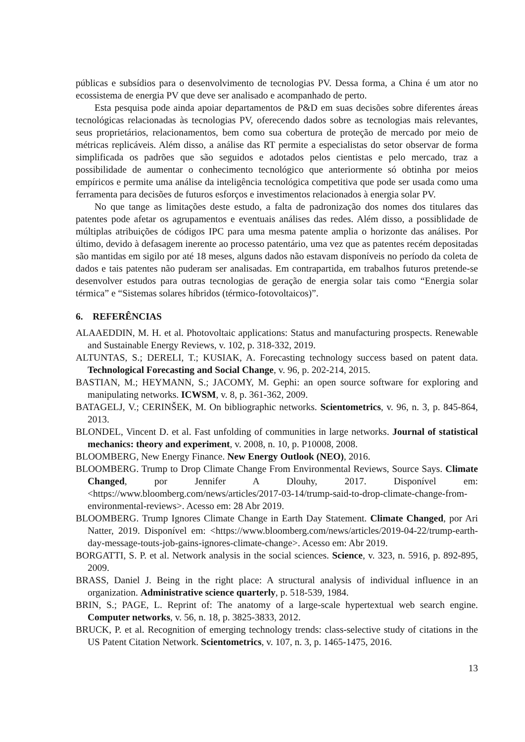públicas e subsídios para o desenvolvimento de tecnologias PV. Dessa forma, a China é um ator no ecossistema de energia PV que deve ser analisado e acompanhado de perto.
Esta pesquisa pode ainda apoiar departamentos de P&D em suas decisões sobre diferentes áreas tecnológicas relacionadas às tecnologias PV, oferecendo dados sobre as tecnologias mais relevantes, seus proprietários, relacionamentos, bem como sua cobertura de proteção de mercado por meio de métricas replicáveis. Além disso, a análise das RT permite a especialistas do setor observar de forma simplificada os padrões que são seguidos e adotados pelos cientistas e pelo mercado, traz a possibilidade de aumentar o conhecimento tecnológico que anteriormente só obtinha por meios empíricos e permite uma análise da inteligência tecnológica competitiva que pode ser usada como uma ferramenta para decisões de futuros esforços e investimentos relacionados à energia solar PV.
No que tange as limitações deste estudo, a falta de padronização dos nomes dos titulares das patentes pode afetar os agrupamentos e eventuais análises das redes. Além disso, a possiblidade de múltiplas atribuições de códigos IPC para uma mesma patente amplia o horizonte das análises. Por último, devido à defasagem inerente ao processo patentário, uma vez que as patentes recém depositadas são mantidas em sigilo por até 18 meses, alguns dados não estavam disponíveis no período da coleta de dados e tais patentes não puderam ser analisadas. Em contrapartida, em trabalhos futuros pretende-se desenvolver estudos para outras tecnologias de geração de energia solar tais como “Energia solar térmica” e “Sistemas solares híbridos (térmico-fotovoltaicos)”.
6. REFERÊNCIAS
ALAAEDDIN, M. H. et al. Photovoltaic applications: Status and manufacturing prospects. Renewable and Sustainable Energy Reviews, v. 102, p. 318-332, 2019.
ALTUNTAS, S.; DERELI, T.; KUSIAK, A. Forecasting technology success based on patent data. Technological Forecasting and Social Change, v. 96, p. 202-214, 2015.
BASTIAN, M.; HEYMANN, S.; JACOMY, M. Gephi: an open source software for exploring and manipulating networks. ICWSM, v. 8, p. 361-362, 2009.
BATAGELJ, V.; CERINŠEK, M. On bibliographic networks. Scientometrics, v. 96, n. 3, p. 845-864, 2013.
BLONDEL, Vincent D. et al. Fast unfolding of communities in large networks. Journal of statistical mechanics: theory and experiment, v. 2008, n. 10, p. P10008, 2008.
BLOOMBERG, New Energy Finance. New Energy Outlook (NEO), 2016.
BLOOMBERG. Trump to Drop Climate Change From Environmental Reviews, Source Says. Climate Changed, por Jennifer A Dlouhy, 2017. Disponível em: <https://www.bloomberg.com/news/articles/2017-03-14/trump-said-to-drop-climate-change-from-environmental-reviews>. Acesso em: 28 Abr 2019.
BLOOMBERG. Trump Ignores Climate Change in Earth Day Statement. Climate Changed, por Ari Natter, 2019. Disponível em: <https://www.bloomberg.com/news/articles/2019-04-22/trump-earth-day-message-touts-job-gains-ignores-climate-change>. Acesso em: Abr 2019.
BORGATTI, S. P. et al. Network analysis in the social sciences. Science, v. 323, n. 5916, p. 892-895, 2009.
BRASS, Daniel J. Being in the right place: A structural analysis of individual influence in an organization. Administrative science quarterly, p. 518-539, 1984.
BRIN, S.; PAGE, L. Reprint of: The anatomy of a large-scale hypertextual web search engine. Computer networks, v. 56, n. 18, p. 3825-3833, 2012.
BRUCK, P. et al. Recognition of emerging technology trends: class-selective study of citations in the US Patent Citation Network. Scientometrics, v. 107, n. 3, p. 1465-1475, 2016.
13